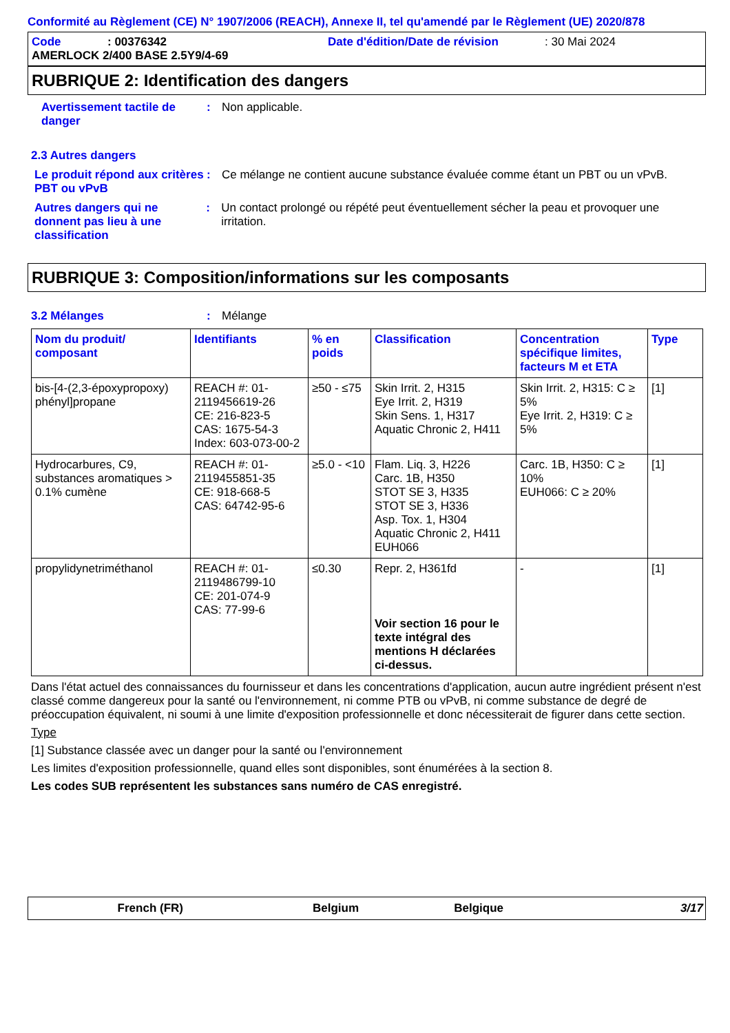Conformité au Règlement (CE) N° 1907/2006 (REACH), Annexe II, tel qu'amendé par le Règlement (UE) 2020/878
Code: 00376342 Date d'édition/Date de révision: 30 Mai 2024
AMERLOCK 2/400 BASE 2.5Y9/4-69
RUBRIQUE 2: Identification des dangers
Avertissement tactile de danger
: Non applicable.
2.3 Autres dangers
Le produit répond aux critères PBT ou vPvB
: Ce mélange ne contient aucune substance évaluée comme étant un PBT ou un vPvB.
Autres dangers qui ne donnent pas lieu à une classification
: Un contact prolongé ou répété peut éventuellement sécher la peau et provoquer une irritation.
RUBRIQUE 3: Composition/informations sur les composants
3.2 Mélanges : Mélange
| Nom du produit/ composant | Identifiants | % en poids | Classification | Concentration spécifique limites, facteurs M et ETA | Type |
| --- | --- | --- | --- | --- | --- |
| bis-[4-(2,3-époxypropoxy) phényl]propane | REACH #: 01-2119456619-26 CE: 216-823-5 CAS: 1675-54-3 Index: 603-073-00-2 | ≥50 - ≤75 | Skin Irrit. 2, H315 Eye Irrit. 2, H319 Skin Sens. 1, H317 Aquatic Chronic 2, H411 | Skin Irrit. 2, H315: C ≥ 5% Eye Irrit. 2, H319: C ≥ 5% | [1] |
| Hydrocarbures, C9, substances aromatiques > 0.1% cumène | REACH #: 01-2119455851-35 CE: 918-668-5 CAS: 64742-95-6 | ≥5.0 - <10 | Flam. Liq. 3, H226 Carc. 1B, H350 STOT SE 3, H335 STOT SE 3, H336 Asp. Tox. 1, H304 Aquatic Chronic 2, H411 EUH066 | Carc. 1B, H350: C ≥ 10% EUH066: C ≥ 20% | [1] |
| propylidynetriméthanol | REACH #: 01-2119486799-10 CE: 201-074-9 CAS: 77-99-6 | ≤0.30 | Repr. 2, H361fd Voir section 16 pour le texte intégral des mentions H déclarées ci-dessus. | - | [1] |
Dans l'état actuel des connaissances du fournisseur et dans les concentrations d'application, aucun autre ingrédient présent n'est classé comme dangereux pour la santé ou l'environnement, ni comme PTB ou vPvB, ni comme substance de degré de préoccupation équivalent, ni soumi à une limite d'exposition professionnelle et donc nécessiterait de figurer dans cette section.
Type
[1] Substance classée avec un danger pour la santé ou l'environnement
Les limites d'exposition professionnelle, quand elles sont disponibles, sont énumérées à la section 8.
Les codes SUB représentent les substances sans numéro de CAS enregistré.
French (FR) Belgium Belgique 3/17